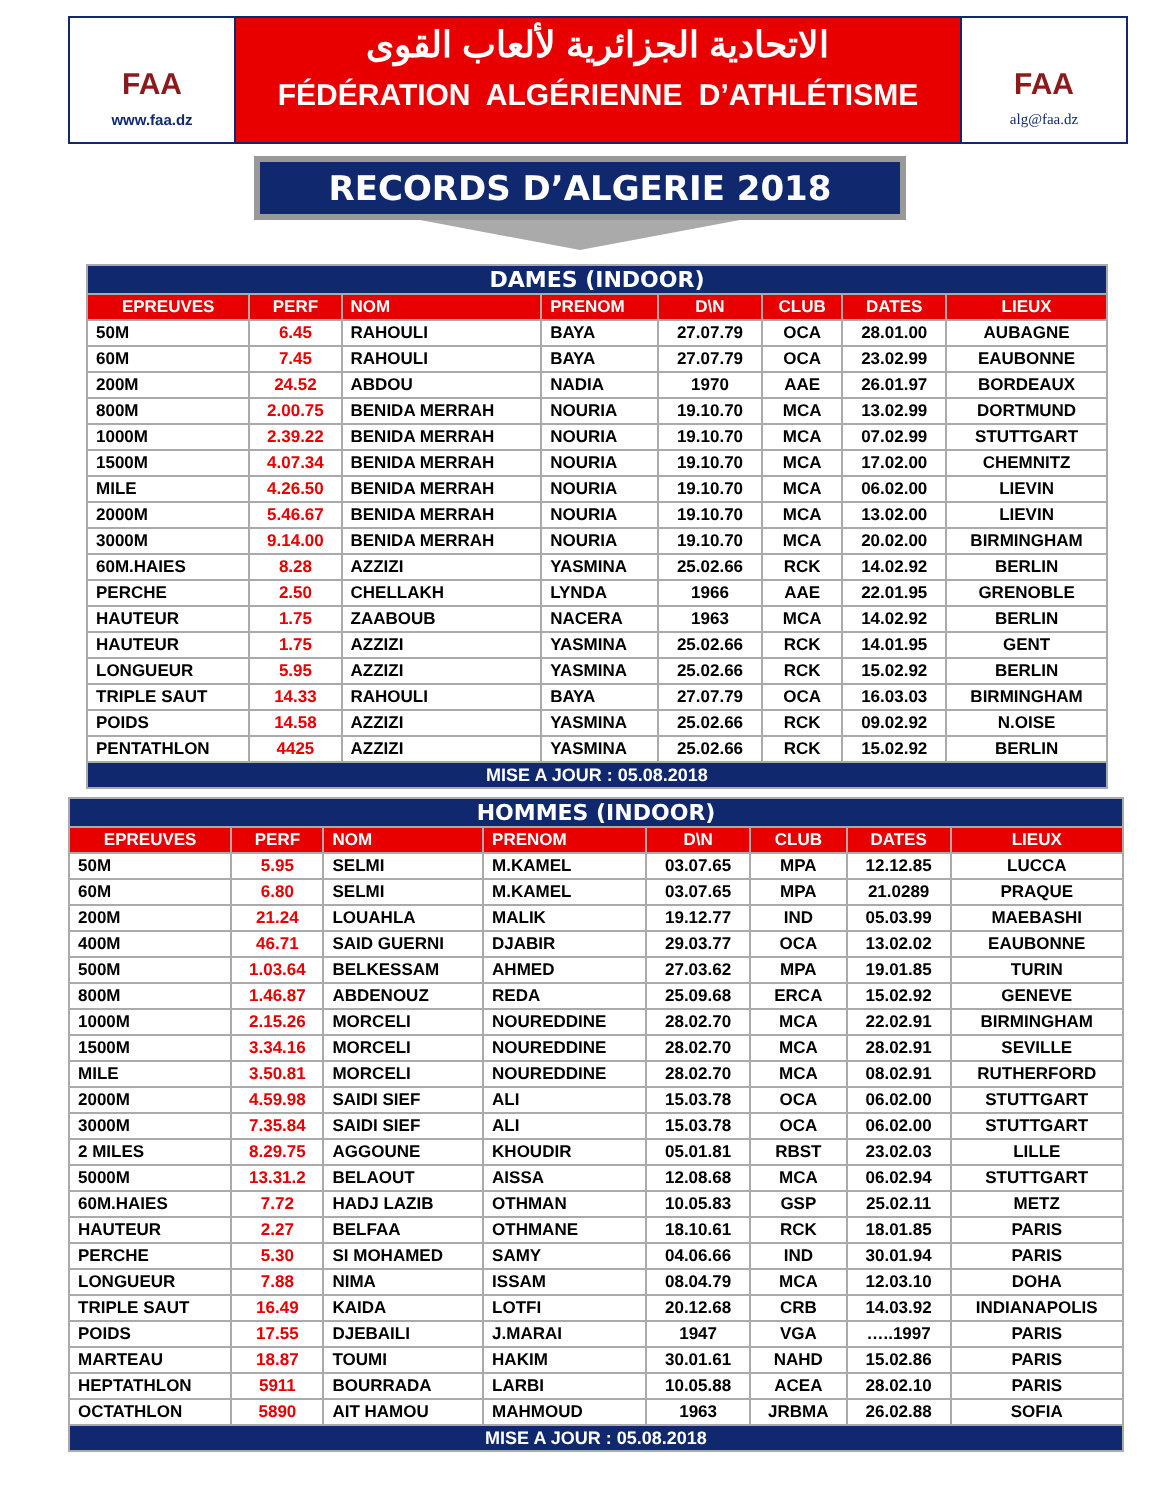FAA
www.faa.dz
الاتحادية الجزائرية لألعاب القوى
FÉDÉRATION ALGÉRIENNE D’ATHLÉTISME
FAA
alg@faa.dz
RECORDS D’ALGERIE 2018
| DAMES (INDOOR) | | | | | | | |
| EPREUVES | PERF | NOM | PRENOM | D\N | CLUB | DATES | LIEUX |
| 50M | 6.45 | RAHOULI | BAYA | 27.07.79 | OCA | 28.01.00 | AUBAGNE |
| 60M | 7.45 | RAHOULI | BAYA | 27.07.79 | OCA | 23.02.99 | EAUBONNE |
| 200M | 24.52 | ABDOU | NADIA | 1970 | AAE | 26.01.97 | BORDEAUX |
| 800M | 2.00.75 | BENIDA MERRAH | NOURIA | 19.10.70 | MCA | 13.02.99 | DORTMUND |
| 1000M | 2.39.22 | BENIDA MERRAH | NOURIA | 19.10.70 | MCA | 07.02.99 | STUTTGART |
| 1500M | 4.07.34 | BENIDA MERRAH | NOURIA | 19.10.70 | MCA | 17.02.00 | CHEMNITZ |
| MILE | 4.26.50 | BENIDA MERRAH | NOURIA | 19.10.70 | MCA | 06.02.00 | LIEVIN |
| 2000M | 5.46.67 | BENIDA MERRAH | NOURIA | 19.10.70 | MCA | 13.02.00 | LIEVIN |
| 3000M | 9.14.00 | BENIDA MERRAH | NOURIA | 19.10.70 | MCA | 20.02.00 | BIRMINGHAM |
| 60M.HAIES | 8.28 | AZZIZI | YASMINA | 25.02.66 | RCK | 14.02.92 | BERLIN |
| PERCHE | 2.50 | CHELLAKH | LYNDA | 1966 | AAE | 22.01.95 | GRENOBLE |
| HAUTEUR | 1.75 | ZAABOUB | NACERA | 1963 | MCA | 14.02.92 | BERLIN |
| HAUTEUR | 1.75 | AZZIZI | YASMINA | 25.02.66 | RCK | 14.01.95 | GENT |
| LONGUEUR | 5.95 | AZZIZI | YASMINA | 25.02.66 | RCK | 15.02.92 | BERLIN |
| TRIPLE SAUT | 14.33 | RAHOULI | BAYA | 27.07.79 | OCA | 16.03.03 | BIRMINGHAM |
| POIDS | 14.58 | AZZIZI | YASMINA | 25.02.66 | RCK | 09.02.92 | N.OISE |
| PENTATHLON | 4425 | AZZIZI | YASMINA | 25.02.66 | RCK | 15.02.92 | BERLIN |
| MISE A JOUR : 05.08.2018 | | | | | | | |
| HOMMES (INDOOR) | | | | | | | |
| EPREUVES | PERF | NOM | PRENOM | D\N | CLUB | DATES | LIEUX |
| 50M | 5.95 | SELMI | M.KAMEL | 03.07.65 | MPA | 12.12.85 | LUCCA |
| 60M | 6.80 | SELMI | M.KAMEL | 03.07.65 | MPA | 21.0289 | PRAQUE |
| 200M | 21.24 | LOUAHLA | MALIK | 19.12.77 | IND | 05.03.99 | MAEBASHI |
| 400M | 46.71 | SAID GUERNI | DJABIR | 29.03.77 | OCA | 13.02.02 | EAUBONNE |
| 500M | 1.03.64 | BELKESSAM | AHMED | 27.03.62 | MPA | 19.01.85 | TURIN |
| 800M | 1.46.87 | ABDENOUZ | REDA | 25.09.68 | ERCA | 15.02.92 | GENEVE |
| 1000M | 2.15.26 | MORCELI | NOUREDDINE | 28.02.70 | MCA | 22.02.91 | BIRMINGHAM |
| 1500M | 3.34.16 | MORCELI | NOUREDDINE | 28.02.70 | MCA | 28.02.91 | SEVILLE |
| MILE | 3.50.81 | MORCELI | NOUREDDINE | 28.02.70 | MCA | 08.02.91 | RUTHERFORD |
| 2000M | 4.59.98 | SAIDI SIEF | ALI | 15.03.78 | OCA | 06.02.00 | STUTTGART |
| 3000M | 7.35.84 | SAIDI SIEF | ALI | 15.03.78 | OCA | 06.02.00 | STUTTGART |
| 2 MILES | 8.29.75 | AGGOUNE | KHOUDIR | 05.01.81 | RBST | 23.02.03 | LILLE |
| 5000M | 13.31.2 | BELAOUT | AISSA | 12.08.68 | MCA | 06.02.94 | STUTTGART |
| 60M.HAIES | 7.72 | HADJ LAZIB | OTHMAN | 10.05.83 | GSP | 25.02.11 | METZ |
| HAUTEUR | 2.27 | BELFAA | OTHMANE | 18.10.61 | RCK | 18.01.85 | PARIS |
| PERCHE | 5.30 | SI MOHAMED | SAMY | 04.06.66 | IND | 30.01.94 | PARIS |
| LONGUEUR | 7.88 | NIMA | ISSAM | 08.04.79 | MCA | 12.03.10 | DOHA |
| TRIPLE SAUT | 16.49 | KAIDA | LOTFI | 20.12.68 | CRB | 14.03.92 | INDIANAPOLIS |
| POIDS | 17.55 | DJEBAILI | J.MARAI | 1947 | VGA | …..1997 | PARIS |
| MARTEAU | 18.87 | TOUMI | HAKIM | 30.01.61 | NAHD | 15.02.86 | PARIS |
| HEPTATHLON | 5911 | BOURRADA | LARBI | 10.05.88 | ACEA | 28.02.10 | PARIS |
| OCTATHLON | 5890 | AIT HAMOU | MAHMOUD | 1963 | JRBMA | 26.02.88 | SOFIA |
| MISE A JOUR : 05.08.2018 | | | | | | | |